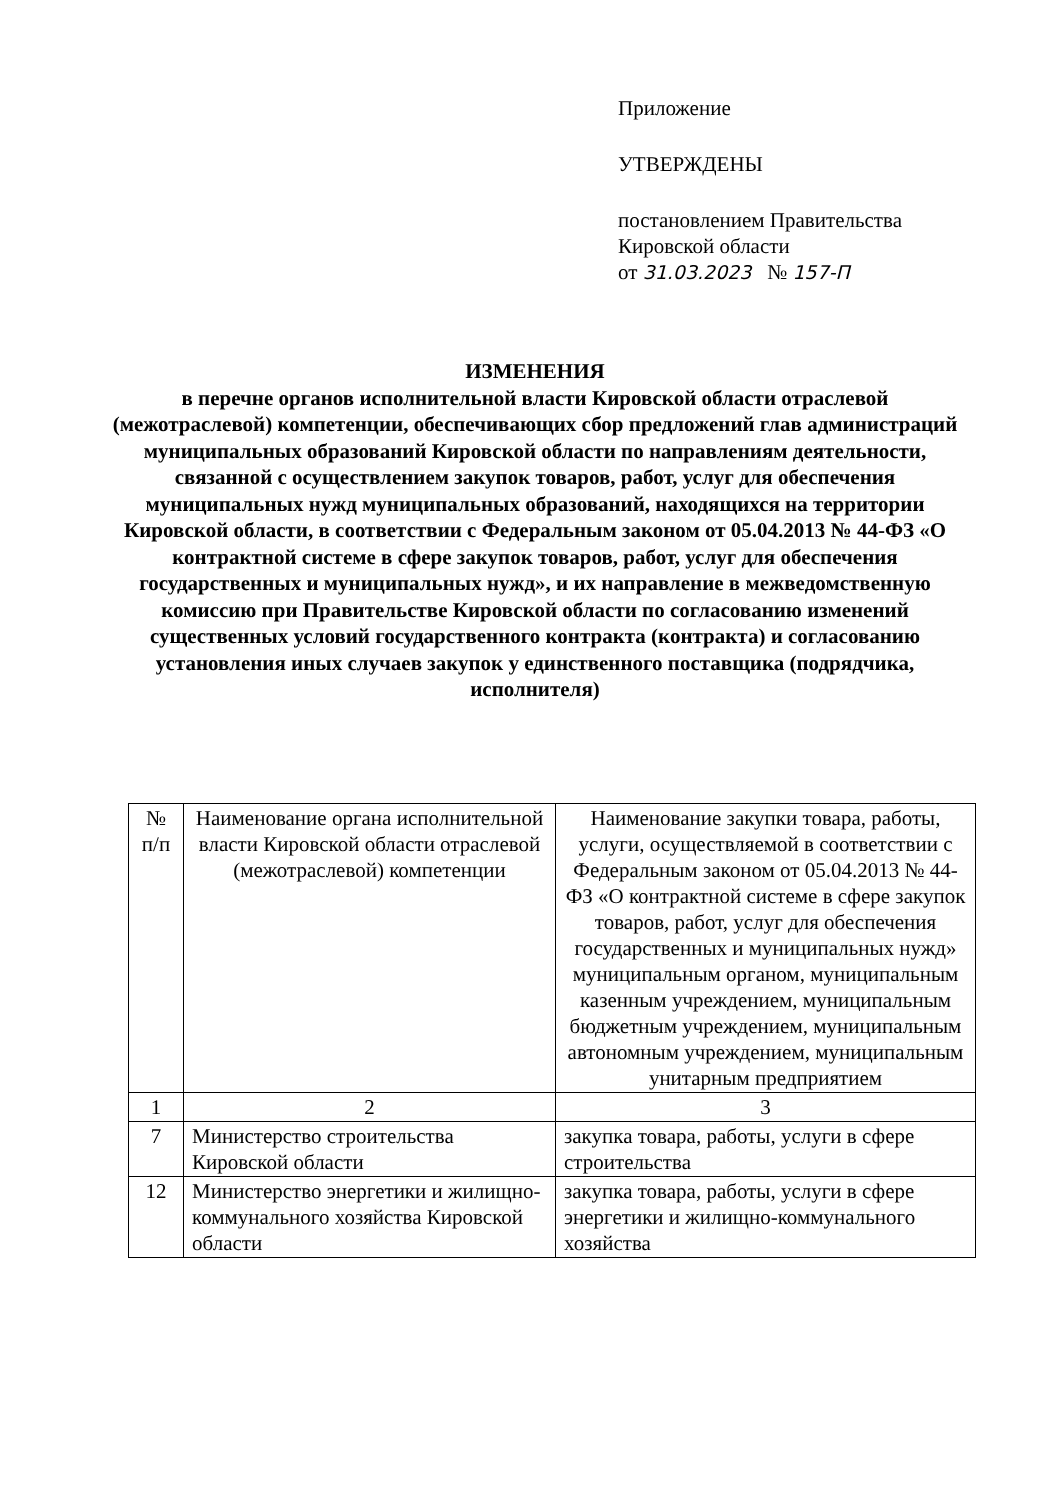Приложение
УТВЕРЖДЕНЫ
постановлением Правительства
Кировской области
от 31.03.2023 № 157-П
ИЗМЕНЕНИЯ
в перечне органов исполнительной власти Кировской области отраслевой (межотраслевой) компетенции, обеспечивающих сбор предложений глав администраций муниципальных образований Кировской области по направлениям деятельности, связанной с осуществлением закупок товаров, работ, услуг для обеспечения муниципальных нужд муниципальных образований, находящихся на территории Кировской области, в соответствии с Федеральным законом от 05.04.2013 № 44-ФЗ «О контрактной системе в сфере закупок товаров, работ, услуг для обеспечения государственных и муниципальных нужд», и их направление в межведомственную комиссию при Правительстве Кировской области по согласованию изменений существенных условий государственного контракта (контракта) и согласованию установления иных случаев закупок у единственного поставщика (подрядчика, исполнителя)
| № п/п | Наименование органа исполнительной власти Кировской области отраслевой (межотраслевой) компетенции | Наименование закупки товара, работы, услуги, осуществляемой в соответствии с Федеральным законом от 05.04.2013 № 44-ФЗ «О контрактной системе в сфере закупок товаров, работ, услуг для обеспечения государственных и муниципальных нужд» муниципальным органом, муниципальным казенным учреждением, муниципальным бюджетным учреждением, муниципальным автономным учреждением, муниципальным унитарным предприятием |
| --- | --- | --- |
| 1 | 2 | 3 |
| 7 | Министерство строительства Кировской области | закупка товара, работы, услуги в сфере строительства |
| 12 | Министерство энергетики и жилищно-коммунального хозяйства Кировской области | закупка товара, работы, услуги в сфере энергетики и жилищно-коммунального хозяйства |